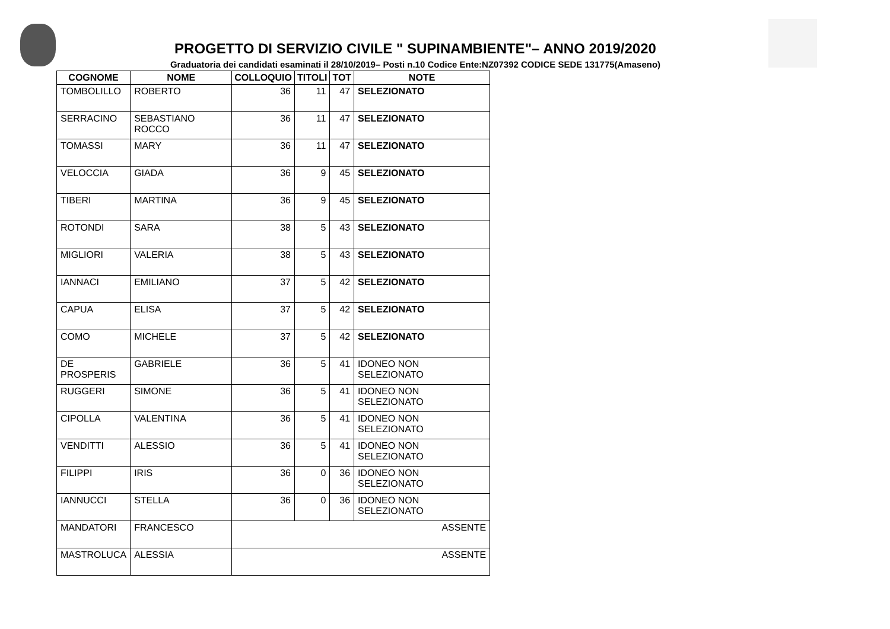PROGETTO DI SERVIZIO CIVILE " SUPINAMBIENTE"– ANNO 2019/2020
Graduatoria dei candidati esaminati il 28/10/2019– Posti n.10 Codice Ente:NZ07392 CODICE SEDE 131775(Amaseno)
| COGNOME | NOME | COLLOQUIO | TITOLI | TOT | NOTE |
| --- | --- | --- | --- | --- | --- |
| TOMBOLILLO | ROBERTO | 36 | 11 | 47 | SELEZIONATO |
| SERRACINO | SEBASTIANO ROCCO | 36 | 11 | 47 | SELEZIONATO |
| TOMASSI | MARY | 36 | 11 | 47 | SELEZIONATO |
| VELOCCIA | GIADA | 36 | 9 | 45 | SELEZIONATO |
| TIBERI | MARTINA | 36 | 9 | 45 | SELEZIONATO |
| ROTONDI | SARA | 38 | 5 | 43 | SELEZIONATO |
| MIGLIORI | VALERIA | 38 | 5 | 43 | SELEZIONATO |
| IANNACI | EMILIANO | 37 | 5 | 42 | SELEZIONATO |
| CAPUA | ELISA | 37 | 5 | 42 | SELEZIONATO |
| COMO | MICHELE | 37 | 5 | 42 | SELEZIONATO |
| DE PROSPERIS | GABRIELE | 36 | 5 | 41 | IDONEO NON SELEZIONATO |
| RUGGERI | SIMONE | 36 | 5 | 41 | IDONEO NON SELEZIONATO |
| CIPOLLA | VALENTINA | 36 | 5 | 41 | IDONEO NON SELEZIONATO |
| VENDITTI | ALESSIO | 36 | 5 | 41 | IDONEO NON SELEZIONATO |
| FILIPPI | IRIS | 36 | 0 | 36 | IDONEO NON SELEZIONATO |
| IANNUCCI | STELLA | 36 | 0 | 36 | IDONEO NON SELEZIONATO |
| MANDATORI | FRANCESCO | ASSENTE | | | |
| MASTROLUCA | ALESSIA | ASSENTE | | | |